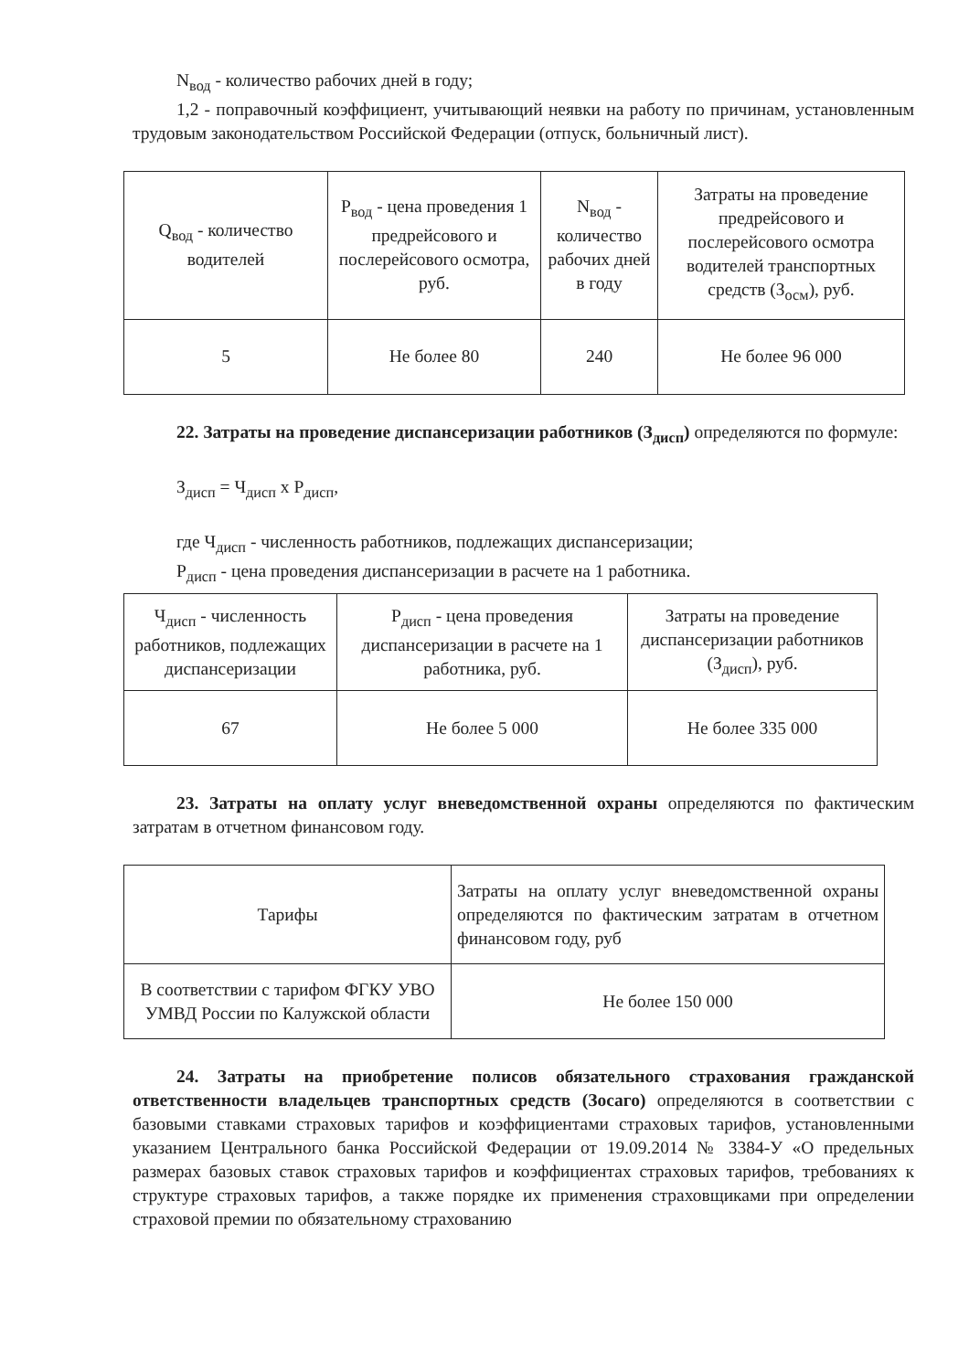N<sub>вод</sub> - количество рабочих дней в году;
1,2 - поправочный коэффициент, учитывающий неявки на работу по причинам, установленным трудовым законодательством Российской Федерации (отпуск, больничный лист).
| Q<sub>вод</sub> - количество водителей | P<sub>вод</sub> - цена проведения 1 предрейсового и послерейсового осмотра, руб. | N<sub>вод</sub> - количество рабочих дней в году | Затраты на проведение предрейсового и послерейсового осмотра водителей транспортных средств (З<sub>осм</sub>), руб. |
| 5 | Не более 80 | 240 | Не более 96 000 |
22. Затраты на проведение диспансеризации работников (З<sub>дисп</sub>) определяются по формуле:
З<sub>дисп</sub> = Ч<sub>дисп</sub> x P<sub>дисп</sub>,
где Ч<sub>дисп</sub> - численность работников, подлежащих диспансеризации;
P<sub>дисп</sub> - цена проведения диспансеризации в расчете на 1 работника.
| Ч<sub>дисп</sub> - численность работников, подлежащих диспансеризации | P<sub>дисп</sub> - цена проведения диспансеризации в расчете на 1 работника, руб. | Затраты на проведение диспансеризации работников (З<sub>дисп</sub>), руб. |
| 67 | Не более 5 000 | Не более 335 000 |
23. Затраты на оплату услуг вневедомственной охраны определяются по фактическим затратам в отчетном финансовом году.
| Тарифы | Затраты на оплату услуг вневедомственной охраны определяются по фактическим затратам в отчетном финансовом году, руб |
| В соответствии с тарифом ФГКУ УВО УМВД России по Калужской области | Не более 150 000 |
24. Затраты на приобретение полисов обязательного страхования гражданской ответственности владельцев транспортных средств (Зосаго) определяются в соответствии с базовыми ставками страховых тарифов и коэффициентами страховых тарифов, установленными указанием Центрального банка Российской Федерации от 19.09.2014 № 3384-У «О предельных размерах базовых ставок страховых тарифов и коэффициентах страховых тарифов, требованиях к структуре страховых тарифов, а также порядке их применения страховщиками при определении страховой премии по обязательному страхованию